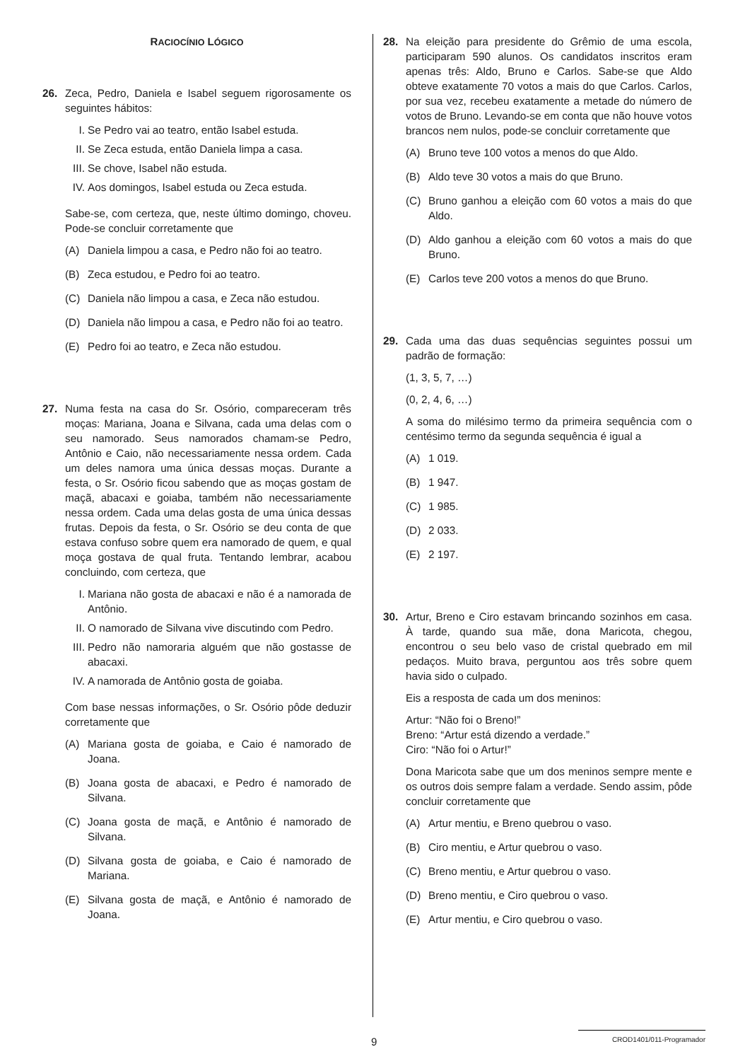RACIOCÍNIO LÓGICO
26. Zeca, Pedro, Daniela e Isabel seguem rigorosamente os seguintes hábitos:
I. Se Pedro vai ao teatro, então Isabel estuda.
II. Se Zeca estuda, então Daniela limpa a casa.
III. Se chove, Isabel não estuda.
IV. Aos domingos, Isabel estuda ou Zeca estuda.
Sabe-se, com certeza, que, neste último domingo, choveu. Pode-se concluir corretamente que
(A) Daniela limpou a casa, e Pedro não foi ao teatro.
(B) Zeca estudou, e Pedro foi ao teatro.
(C) Daniela não limpou a casa, e Zeca não estudou.
(D) Daniela não limpou a casa, e Pedro não foi ao teatro.
(E) Pedro foi ao teatro, e Zeca não estudou.
27. Numa festa na casa do Sr. Osório, compareceram três moças: Mariana, Joana e Silvana, cada uma delas com o seu namorado. Seus namorados chamam-se Pedro, Antônio e Caio, não necessariamente nessa ordem. Cada um deles namora uma única dessas moças. Durante a festa, o Sr. Osório ficou sabendo que as moças gostam de maçã, abacaxi e goiaba, também não necessariamente nessa ordem. Cada uma delas gosta de uma única dessas frutas. Depois da festa, o Sr. Osório se deu conta de que estava confuso sobre quem era namorado de quem, e qual moça gostava de qual fruta. Tentando lembrar, acabou concluindo, com certeza, que
I. Mariana não gosta de abacaxi e não é a namorada de Antônio.
II. O namorado de Silvana vive discutindo com Pedro.
III. Pedro não namoraria alguém que não gostasse de abacaxi.
IV. A namorada de Antônio gosta de goiaba.
Com base nessas informações, o Sr. Osório pôde deduzir corretamente que
(A) Mariana gosta de goiaba, e Caio é namorado de Joana.
(B) Joana gosta de abacaxi, e Pedro é namorado de Silvana.
(C) Joana gosta de maçã, e Antônio é namorado de Silvana.
(D) Silvana gosta de goiaba, e Caio é namorado de Mariana.
(E) Silvana gosta de maçã, e Antônio é namorado de Joana.
28. Na eleição para presidente do Grêmio de uma escola, participaram 590 alunos. Os candidatos inscritos eram apenas três: Aldo, Bruno e Carlos. Sabe-se que Aldo obteve exatamente 70 votos a mais do que Carlos. Carlos, por sua vez, recebeu exatamente a metade do número de votos de Bruno. Levando-se em conta que não houve votos brancos nem nulos, pode-se concluir corretamente que
(A) Bruno teve 100 votos a menos do que Aldo.
(B) Aldo teve 30 votos a mais do que Bruno.
(C) Bruno ganhou a eleição com 60 votos a mais do que Aldo.
(D) Aldo ganhou a eleição com 60 votos a mais do que Bruno.
(E) Carlos teve 200 votos a menos do que Bruno.
29. Cada uma das duas sequências seguintes possui um padrão de formação:
(1, 3, 5, 7, …)
(0, 2, 4, 6, …)
A soma do milésimo termo da primeira sequência com o centésimo termo da segunda sequência é igual a
(A) 1 019.
(B) 1 947.
(C) 1 985.
(D) 2 033.
(E) 2 197.
30. Artur, Breno e Ciro estavam brincando sozinhos em casa. À tarde, quando sua mãe, dona Maricota, chegou, encontrou o seu belo vaso de cristal quebrado em mil pedaços. Muito brava, perguntou aos três sobre quem havia sido o culpado.
Eis a resposta de cada um dos meninos:
Artur: “Não foi o Breno!”
Breno: “Artur está dizendo a verdade.”
Ciro: “Não foi o Artur!”
Dona Maricota sabe que um dos meninos sempre mente e os outros dois sempre falam a verdade. Sendo assim, pôde concluir corretamente que
(A) Artur mentiu, e Breno quebrou o vaso.
(B) Ciro mentiu, e Artur quebrou o vaso.
(C) Breno mentiu, e Artur quebrou o vaso.
(D) Breno mentiu, e Ciro quebrou o vaso.
(E) Artur mentiu, e Ciro quebrou o vaso.
9
CROD1401/011-Programador